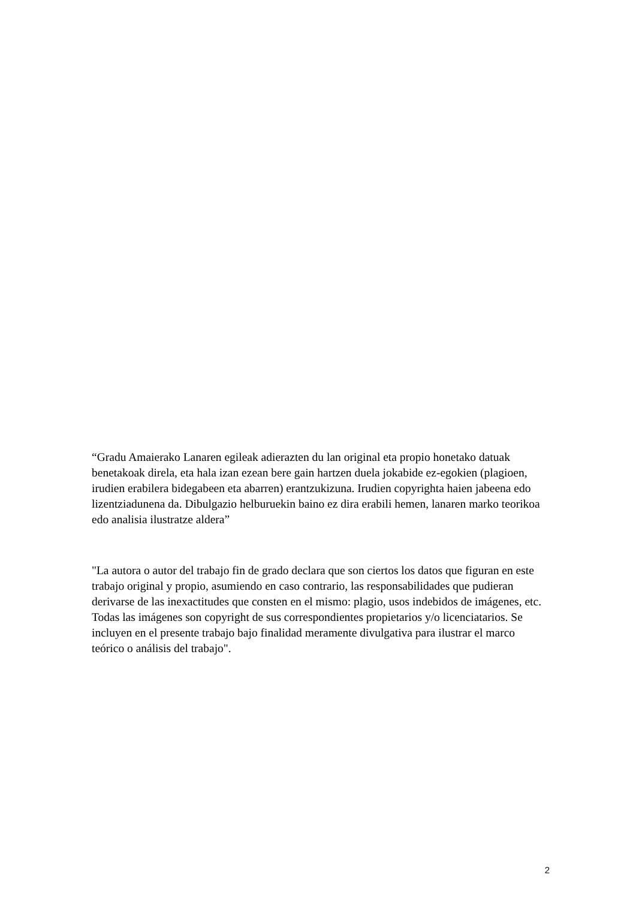“Gradu Amaierako Lanaren egileak adierazten du lan original eta propio honetako datuak benetakoak direla, eta hala izan ezean bere gain hartzen duela jokabide ez-egokien (plagioen, irudien erabilera bidegabeen eta abarren) erantzukizuna. Irudien copyrighta haien jabeena edo lizentziadunena da. Dibulgazio helburuekin baino ez dira erabili hemen, lanaren marko teorikoa edo analisia ilustratze aldera”
"La autora o autor del trabajo fin de grado declara que son ciertos los datos que figuran en este trabajo original y propio, asumiendo en caso contrario, las responsabilidades que pudieran derivarse de las inexactitudes que consten en el mismo: plagio, usos indebidos de imágenes, etc. Todas las imágenes son copyright de sus correspondientes propietarios y/o licenciatarios. Se incluyen en el presente trabajo bajo finalidad meramente divulgativa para ilustrar el marco teórico o análisis del trabajo".
2